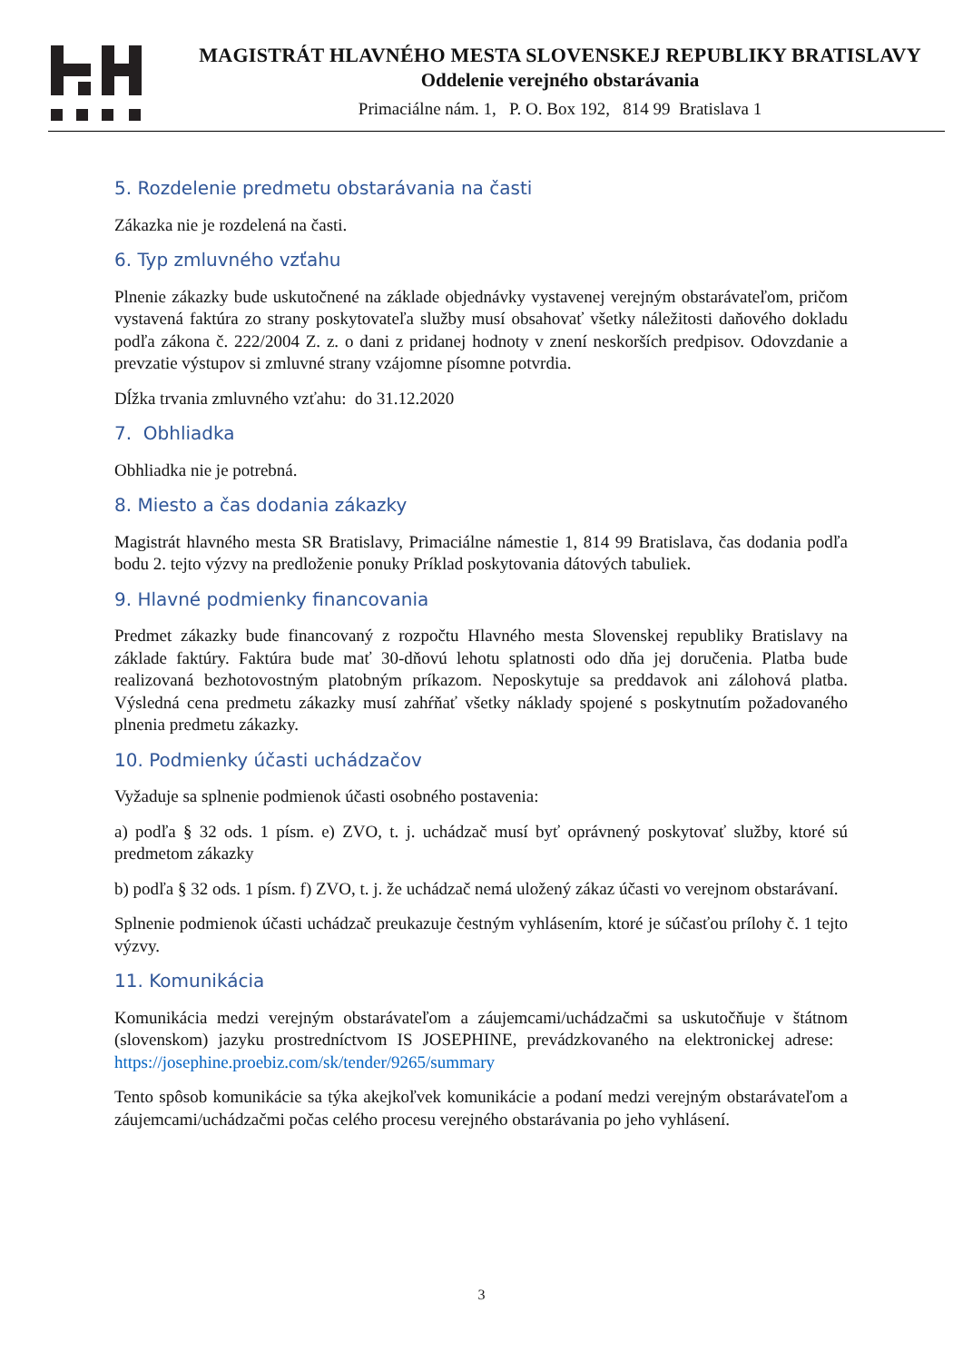MAGISTRÁT HLAVNÉHO MESTA SLOVENSKEJ REPUBLIKY BRATISLAVY
Oddelenie verejného obstarávania
Primaciálne nám. 1, P. O. Box 192, 814 99 Bratislava 1
5. Rozdelenie predmetu obstarávania na časti
Zákazka nie je rozdelená na časti.
6. Typ zmluvného vzťahu
Plnenie zákazky bude uskutočnené na základe objednávky vystavenej verejným obstarávateľom, pričom vystavená faktúra zo strany poskytovateľa služby musí obsahovať všetky náležitosti daňového dokladu podľa zákona č. 222/2004 Z. z. o dani z pridanej hodnoty v znení neskorších predpisov. Odovzdanie a prevzatie výstupov si zmluvné strany vzájomne písomne potvrdia.
Dĺžka trvania zmluvného vzťahu: do 31.12.2020
7. Obhliadka
Obhliadka nie je potrebná.
8. Miesto a čas dodania zákazky
Magistrát hlavného mesta SR Bratislavy, Primaciálne námestie 1, 814 99 Bratislava, čas dodania podľa bodu 2. tejto výzvy na predloženie ponuky Príklad poskytovania dátových tabuliek.
9. Hlavné podmienky financovania
Predmet zákazky bude financovaný z rozpočtu Hlavného mesta Slovenskej republiky Bratislavy na základe faktúry. Faktúra bude mať 30-dňovú lehotu splatnosti odo dňa jej doručenia. Platba bude realizovaná bezhotovostným platobným príkazom. Neposkytuje sa preddavok ani zálohová platba. Výsledná cena predmetu zákazky musí zahŕňať všetky náklady spojené s poskytnutím požadovaného plnenia predmetu zákazky.
10. Podmienky účasti uchádzačov
Vyžaduje sa splnenie podmienok účasti osobného postavenia:
a) podľa § 32 ods. 1 písm. e) ZVO, t. j. uchádzač musí byť oprávnený poskytovať služby, ktoré sú predmetom zákazky
b) podľa § 32 ods. 1 písm. f) ZVO, t. j. že uchádzač nemá uložený zákaz účasti vo verejnom obstarávaní.
Splnenie podmienok účasti uchádzač preukazuje čestným vyhlásením, ktoré je súčasťou prílohy č. 1 tejto výzvy.
11. Komunikácia
Komunikácia medzi verejným obstarávateľom a záujemcami/uchádzačmi sa uskutočňuje v štátnom (slovenskom) jazyku prostredníctvom IS JOSEPHINE, prevádzkovaného na elektronickej adrese: https://josephine.proebiz.com/sk/tender/9265/summary
Tento spôsob komunikácie sa týka akejkoľvek komunikácie a podaní medzi verejným obstarávateľom a záujemcami/uchádzačmi počas celého procesu verejného obstarávania po jeho vyhlásení.
3